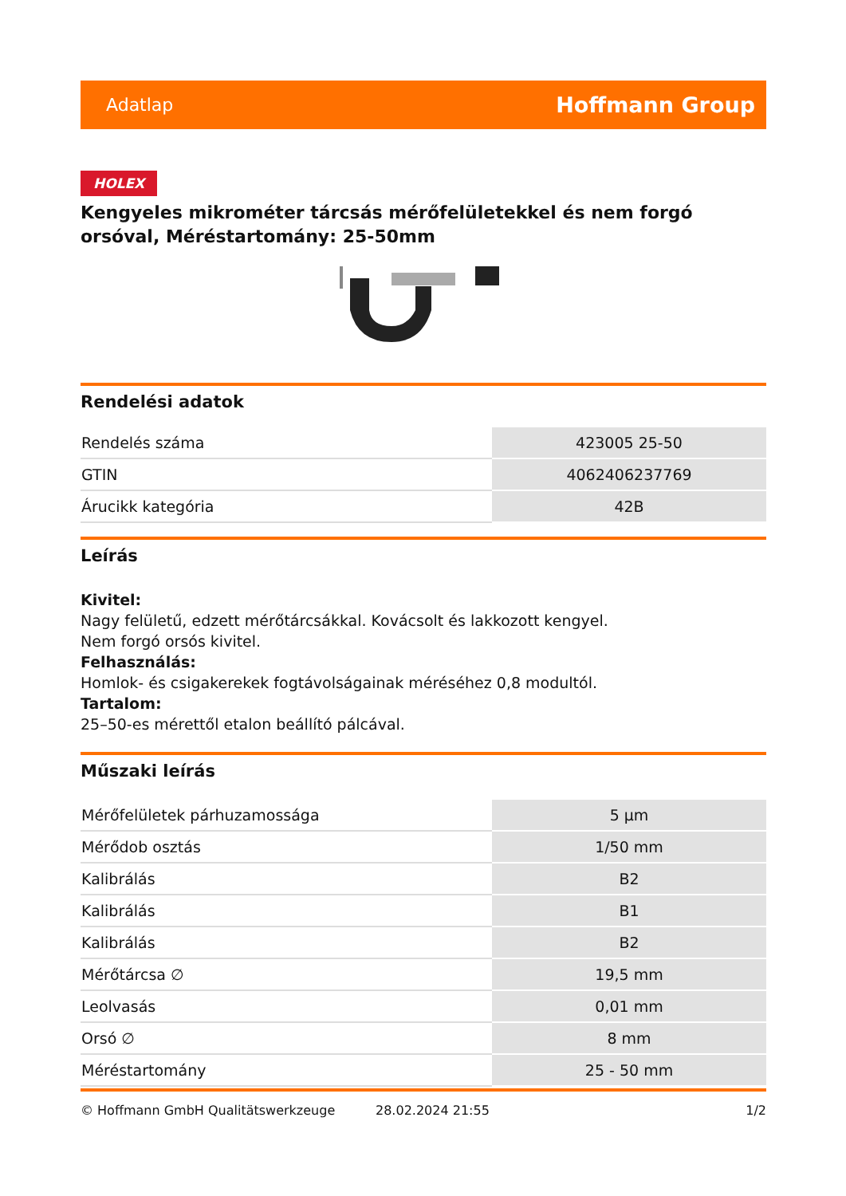Adatlap Hoffmann Group
HOLEX
Kengyeles mikrométer tárcsás mérőfelületekkel és nem forgó orsóval, Méréstartomány: 25-50mm
Rendelési adatok
| Rendelés száma | 423005 25-50 |
| GTIN | 4062406237769 |
| Árucikk kategória | 42B |
Leírás
Kivitel:
Nagy felületű, edzett mérőtárcsákkal. Kovácsolt és lakkozott kengyel.
Nem forgó orsós kivitel.
Felhasználás:
Homlok- és csigakerekek fogtávolságainak méréséhez 0,8 modultól.
Tartalom:
25–50-es mérettől etalon beállító pálcával.
Műszaki leírás
| Mérőfelületek párhuzamossága | 5 µm |
| Mérődob osztás | 1/50 mm |
| Kalibrálás | B2 |
| Kalibrálás | B1 |
| Kalibrálás | B2 |
| Mérőtárcsa ∅ | 19,5 mm |
| Leolvasás | 0,01 mm |
| Orsó ∅ | 8 mm |
| Méréstartomány | 25 - 50 mm |
© Hoffmann GmbH Qualitätswerkzeuge 28.02.2024 21:55 1/2